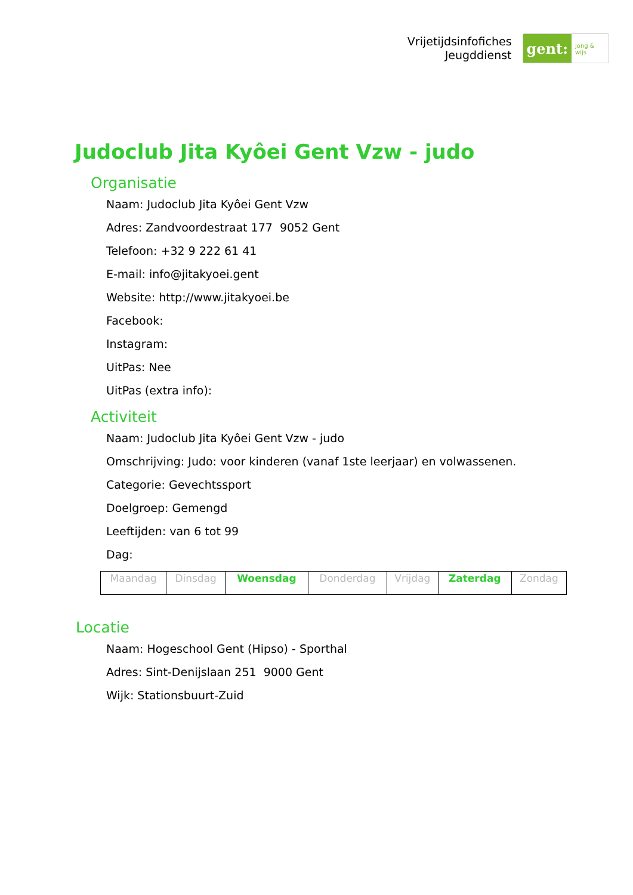Vrijetijdsinfofiches
Jeugddienst
gent:
jong & wijs
Judoclub Jita Kyôei Gent Vzw - judo
Organisatie
Naam: Judoclub Jita Kyôei Gent Vzw
Adres: Zandvoordestraat 177 9052 Gent
Telefoon: +32 9 222 61 41
E-mail: info@jitakyoei.gent
Website: http://www.jitakyoei.be
Facebook:
Instagram:
UitPas: Nee
UitPas (extra info):
Activiteit
Naam: Judoclub Jita Kyôei Gent Vzw - judo
Omschrijving: Judo: voor kinderen (vanaf 1ste leerjaar) en volwassenen.
Categorie: Gevechtssport
Doelgroep: Gemengd
Leeftijden: van 6 tot 99
Dag:
| Maandag | Dinsdag | Woensdag | Donderdag | Vrijdag | Zaterdag | Zondag |
Locatie
Naam: Hogeschool Gent (Hipso) - Sporthal
Adres: Sint-Denijslaan 251 9000 Gent
Wijk: Stationsbuurt-Zuid